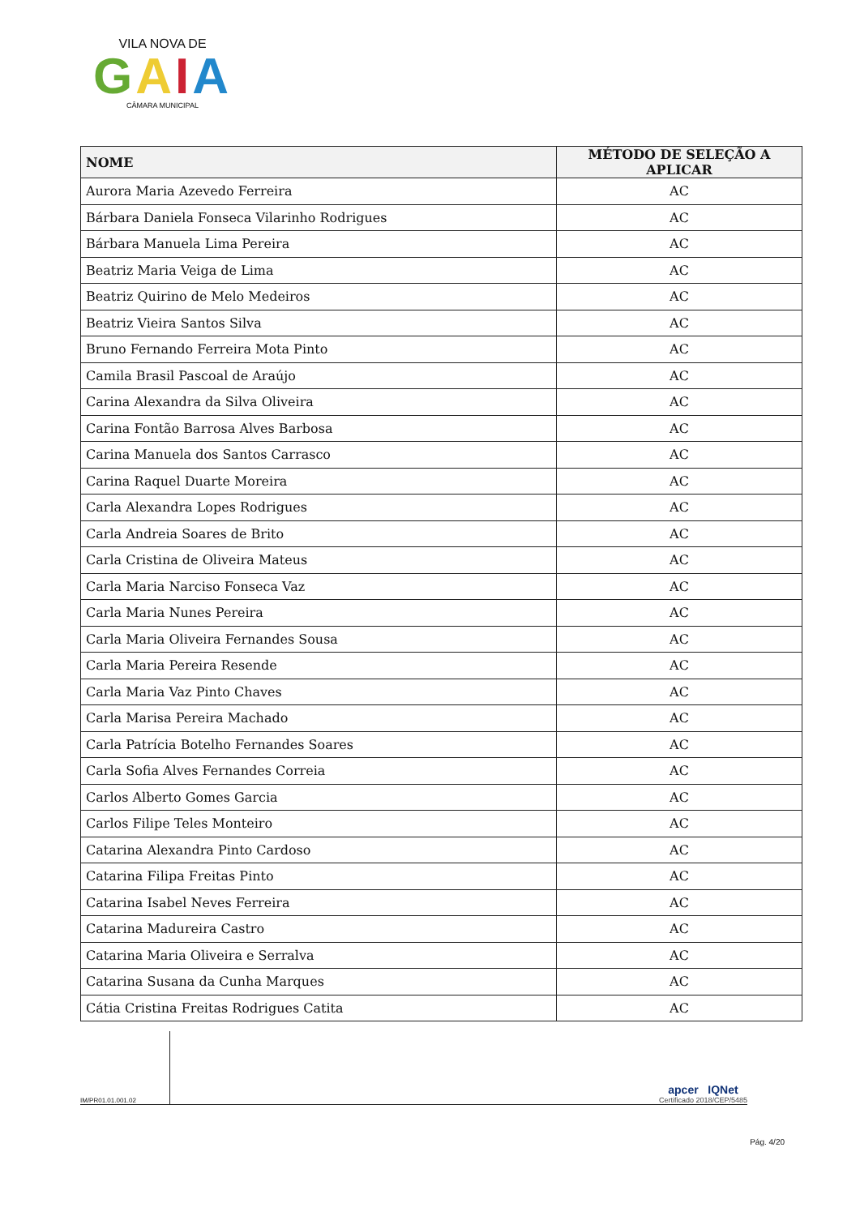VILA NOVA DE
GAIA
CÂMARA MUNICIPAL
| NOME | MÉTODO DE SELEÇÃO A APLICAR |
| --- | --- |
| Aurora Maria Azevedo Ferreira | AC |
| Bárbara Daniela Fonseca Vilarinho Rodrigues | AC |
| Bárbara Manuela Lima Pereira | AC |
| Beatriz Maria Veiga de Lima | AC |
| Beatriz Quirino de Melo Medeiros | AC |
| Beatriz Vieira Santos Silva | AC |
| Bruno Fernando Ferreira Mota Pinto | AC |
| Camila Brasil Pascoal de Araújo | AC |
| Carina Alexandra da Silva Oliveira | AC |
| Carina Fontão Barrosa Alves Barbosa | AC |
| Carina Manuela dos Santos Carrasco | AC |
| Carina Raquel Duarte Moreira | AC |
| Carla Alexandra Lopes Rodrigues | AC |
| Carla Andreia Soares de Brito | AC |
| Carla Cristina de Oliveira Mateus | AC |
| Carla Maria Narciso Fonseca Vaz | AC |
| Carla Maria Nunes Pereira | AC |
| Carla Maria Oliveira Fernandes Sousa | AC |
| Carla Maria Pereira Resende | AC |
| Carla Maria Vaz Pinto Chaves | AC |
| Carla Marisa Pereira Machado | AC |
| Carla Patrícia Botelho Fernandes Soares | AC |
| Carla Sofia Alves Fernandes Correia | AC |
| Carlos Alberto Gomes Garcia | AC |
| Carlos Filipe Teles Monteiro | AC |
| Catarina Alexandra Pinto Cardoso | AC |
| Catarina Filipa Freitas Pinto | AC |
| Catarina Isabel Neves Ferreira | AC |
| Catarina Madureira Castro | AC |
| Catarina Maria Oliveira e Serralva | AC |
| Catarina Susana da Cunha Marques | AC |
| Cátia Cristina Freitas Rodrigues Catita | AC |
IM/PR01.01.001.02
apcer IQNet
Certificado 2018/CEP/5485
Pág. 4/20